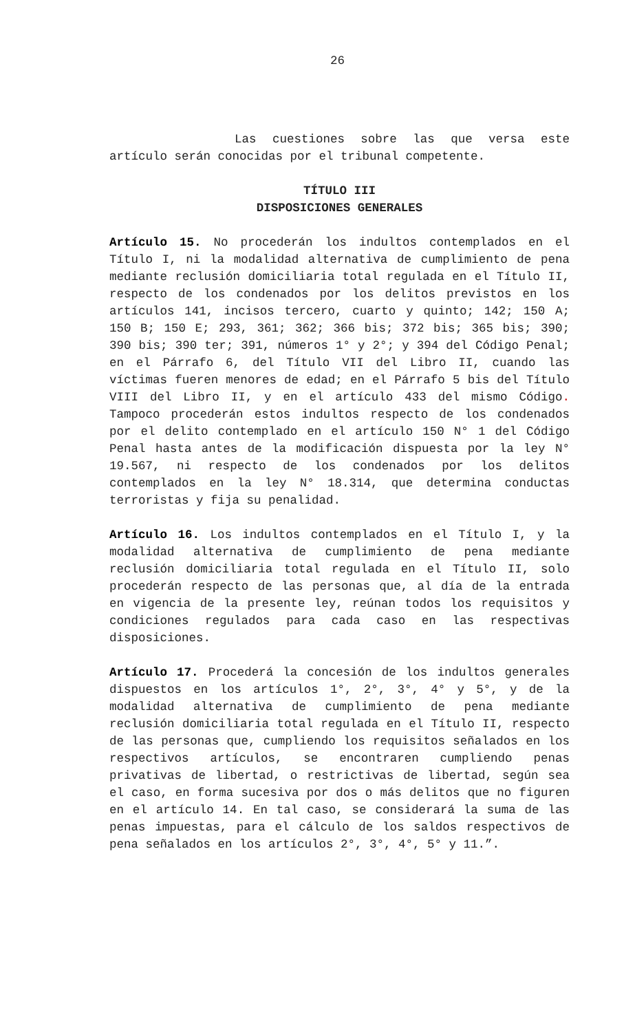26
Las cuestiones sobre las que versa este artículo serán conocidas por el tribunal competente.
TÍTULO III
DISPOSICIONES GENERALES
Artículo 15. No procederán los indultos contemplados en el Título I, ni la modalidad alternativa de cumplimiento de pena mediante reclusión domiciliaria total regulada en el Título II, respecto de los condenados por los delitos previstos en los artículos 141, incisos tercero, cuarto y quinto; 142; 150 A; 150 B; 150 E; 293, 361; 362; 366 bis; 372 bis; 365 bis; 390; 390 bis; 390 ter; 391, números 1° y 2°; y 394 del Código Penal; en el Párrafo 6, del Título VII del Libro II, cuando las víctimas fueren menores de edad; en el Párrafo 5 bis del Título VIII del Libro II, y en el artículo 433 del mismo Código. Tampoco procederán estos indultos respecto de los condenados por el delito contemplado en el artículo 150 N° 1 del Código Penal hasta antes de la modificación dispuesta por la ley N° 19.567, ni respecto de los condenados por los delitos contemplados en la ley N° 18.314, que determina conductas terroristas y fija su penalidad.
Artículo 16. Los indultos contemplados en el Título I, y la modalidad alternativa de cumplimiento de pena mediante reclusión domiciliaria total regulada en el Título II, solo procederán respecto de las personas que, al día de la entrada en vigencia de la presente ley, reúnan todos los requisitos y condiciones regulados para cada caso en las respectivas disposiciones.
Artículo 17. Procederá la concesión de los indultos generales dispuestos en los artículos 1°, 2°, 3°, 4° y 5°, y de la modalidad alternativa de cumplimiento de pena mediante reclusión domiciliaria total regulada en el Título II, respecto de las personas que, cumpliendo los requisitos señalados en los respectivos artículos, se encontraren cumpliendo penas privativas de libertad, o restrictivas de libertad, según sea el caso, en forma sucesiva por dos o más delitos que no figuren en el artículo 14. En tal caso, se considerará la suma de las penas impuestas, para el cálculo de los saldos respectivos de pena señalados en los artículos 2°, 3°, 4°, 5° y 11.”.